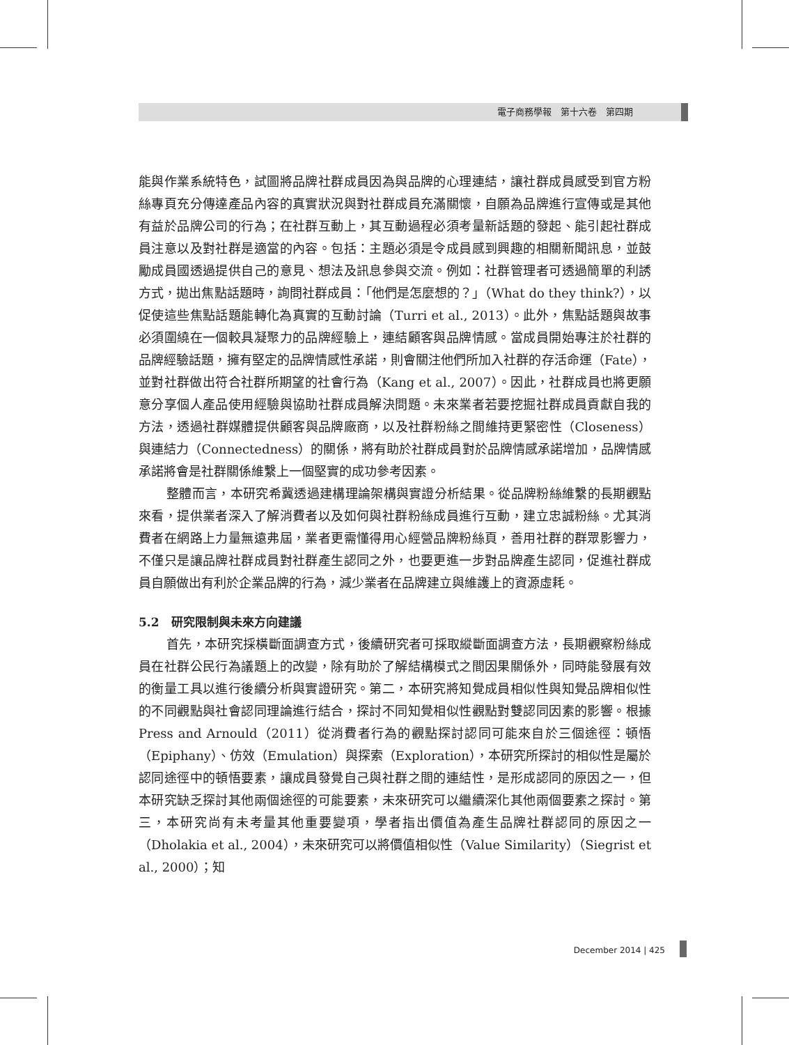電子商務學報　第十六卷　第四期
能與作業系統特色，試圖將品牌社群成員因為與品牌的心理連結，讓社群成員感受到官方粉絲專頁充分傳達產品內容的真實狀況與對社群成員充滿關懷，自願為品牌進行宣傳或是其他有益於品牌公司的行為；在社群互動上，其互動過程必須考量新話題的發起、能引起社群成員注意以及對社群是適當的內容。包括：主題必須是令成員感到興趣的相關新聞訊息，並鼓勵成員國透過提供自己的意見、想法及訊息參與交流。例如：社群管理者可透過簡單的利誘方式，拋出焦點話題時，詢問社群成員：「他們是怎麼想的？」（What do they think?），以促使這些焦點話題能轉化為真實的互動討論（Turri et al., 2013）。此外，焦點話題與故事必須圍繞在一個較具凝聚力的品牌經驗上，連結顧客與品牌情感。當成員開始專注於社群的品牌經驗話題，擁有堅定的品牌情感性承諾，則會關注他們所加入社群的存活命運（Fate），並對社群做出符合社群所期望的社會行為（Kang et al., 2007）。因此，社群成員也將更願意分享個人產品使用經驗與協助社群成員解決問題。未來業者若要挖掘社群成員貢獻自我的方法，透過社群媒體提供顧客與品牌廠商，以及社群粉絲之間維持更緊密性（Closeness）與連結力（Connectedness）的關係，將有助於社群成員對於品牌情感承諾增加，品牌情感承諾將會是社群關係維繫上一個堅實的成功參考因素。
整體而言，本研究希冀透過建構理論架構與實證分析結果。從品牌粉絲維繫的長期觀點來看，提供業者深入了解消費者以及如何與社群粉絲成員進行互動，建立忠誠粉絲。尤其消費者在網路上力量無遠弗屆，業者更需懂得用心經營品牌粉絲頁，善用社群的群眾影響力，不僅只是讓品牌社群成員對社群產生認同之外，也要更進一步對品牌產生認同，促進社群成員自願做出有利於企業品牌的行為，減少業者在品牌建立與維護上的資源虛耗。
5.2　研究限制與未來方向建議
首先，本研究採橫斷面調查方式，後續研究者可採取縱斷面調查方法，長期觀察粉絲成員在社群公民行為議題上的改變，除有助於了解結構模式之間因果關係外，同時能發展有效的衡量工具以進行後續分析與實證研究。第二，本研究將知覺成員相似性與知覺品牌相似性的不同觀點與社會認同理論進行結合，探討不同知覺相似性觀點對雙認同因素的影響。根據 Press and Arnould（2011）從消費者行為的觀點探討認同可能來自於三個途徑：頓悟（Epiphany）、仿效（Emulation）與探索（Exploration），本研究所探討的相似性是屬於認同途徑中的頓悟要素，讓成員發覺自己與社群之間的連結性，是形成認同的原因之一，但本研究缺乏探討其他兩個途徑的可能要素，未來研究可以繼續深化其他兩個要素之探討。第三，本研究尚有未考量其他重要變項，學者指出價值為產生品牌社群認同的原因之一（Dholakia et al., 2004），未來研究可以將價值相似性（Value Similarity）（Siegrist et al., 2000）；知
December 2014 | 425